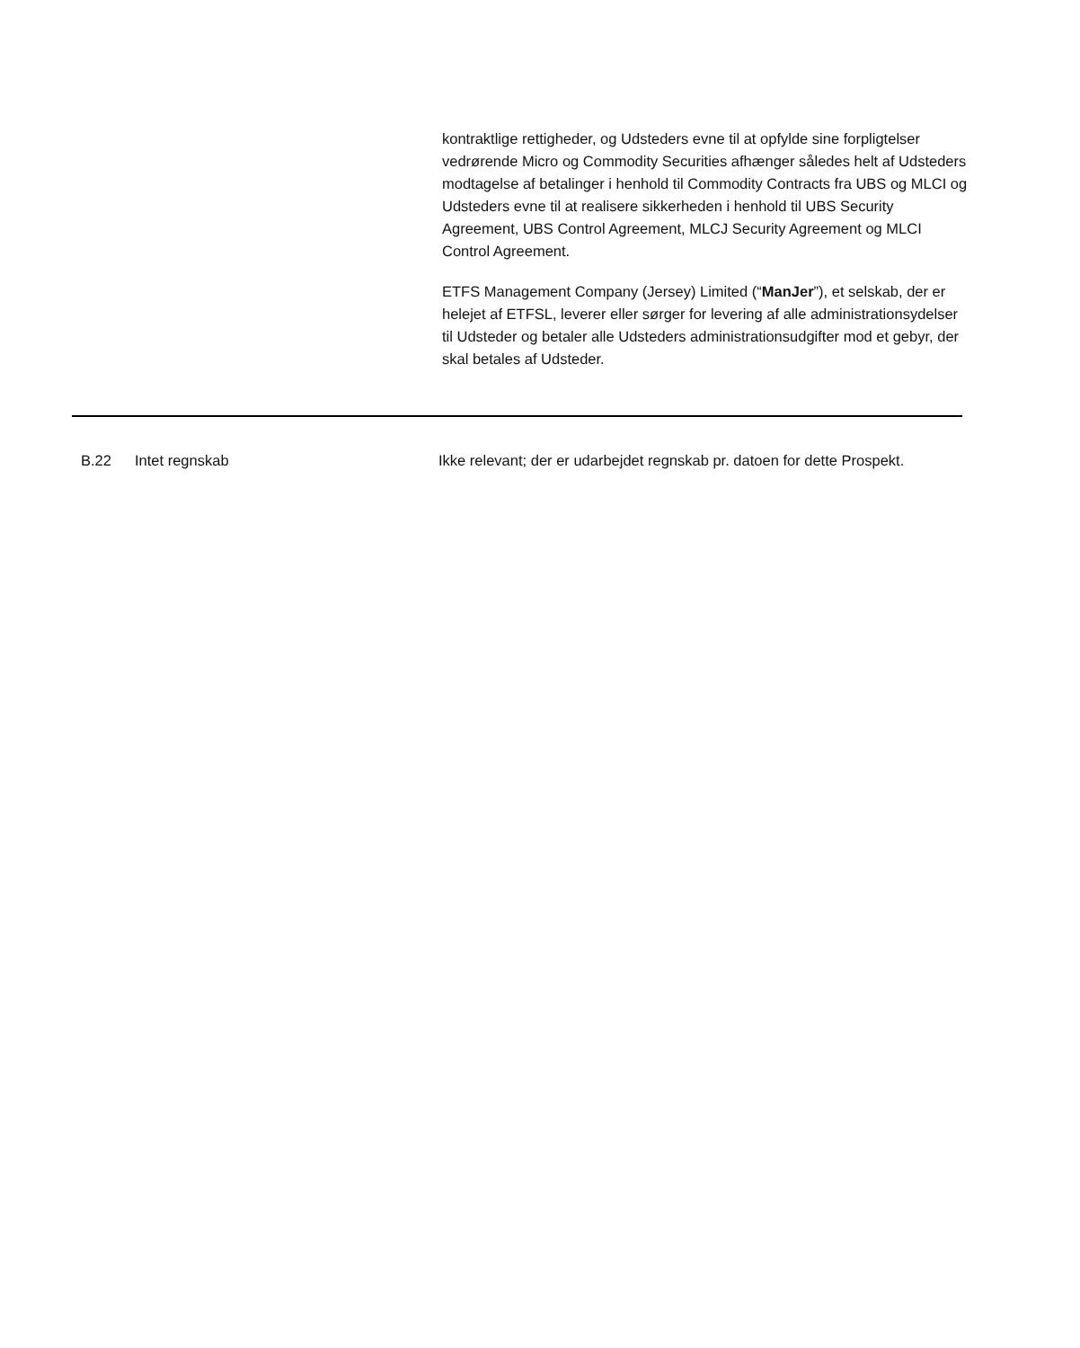kontraktlige rettigheder, og Udsteders evne til at opfylde sine forpligtelser vedrørende Micro og Commodity Securities afhænger således helt af Udsteders modtagelse af betalinger i henhold til Commodity Contracts fra UBS og MLCI og Udsteders evne til at realisere sikkerheden i henhold til UBS Security Agreement, UBS Control Agreement, MLCJ Security Agreement og MLCI Control Agreement.
ETFS Management Company (Jersey) Limited (“ManJer”), et selskab, der er helejet af ETFSL, leverer eller sørger for levering af alle administrationsydelser til Udsteder og betaler alle Udsteders administrationsudgifter mod et gebyr, der skal betales af Udsteder.
| B.22 | Intet regnskab | Ikke relevant; der er udarbejdet regnskab pr. datoen for dette Prospekt. |